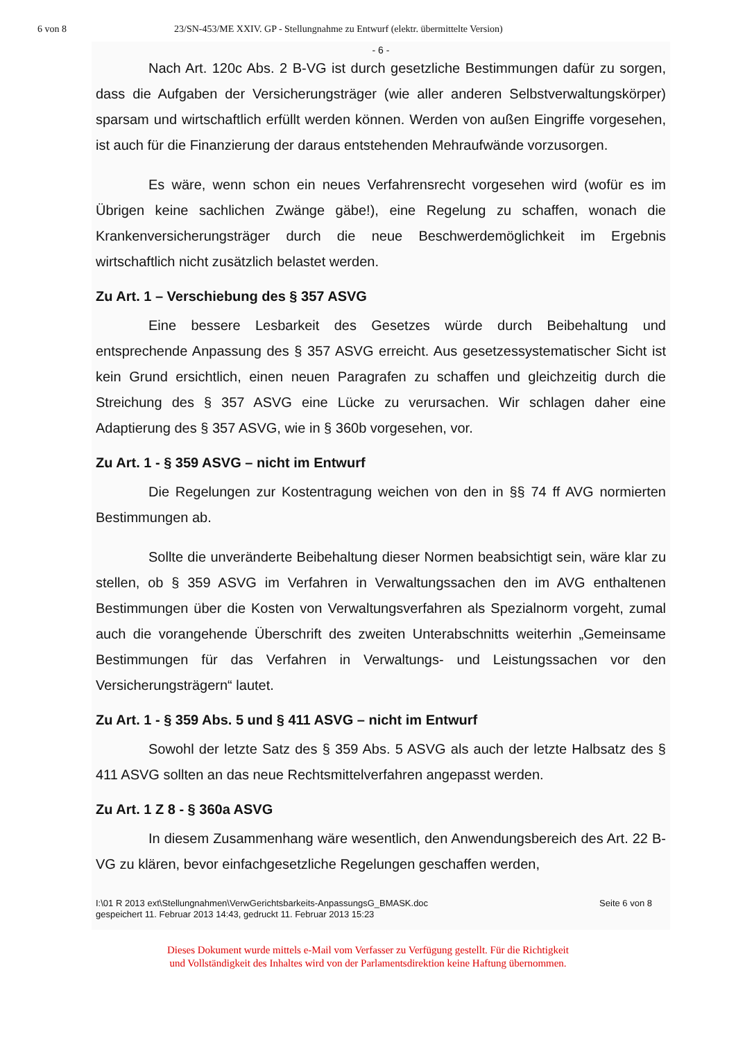6 von 8 23/SN-453/ME XXIV. GP - Stellungnahme zu Entwurf (elektr. übermittelte Version)
- 6 -
Nach Art. 120c Abs. 2 B-VG ist durch gesetzliche Bestimmungen dafür zu sorgen, dass die Aufgaben der Versicherungsträger (wie aller anderen Selbstverwaltungskörper) sparsam und wirtschaftlich erfüllt werden können. Werden von außen Eingriffe vorgesehen, ist auch für die Finanzierung der daraus entstehenden Mehraufwände vorzusorgen.
Es wäre, wenn schon ein neues Verfahrensrecht vorgesehen wird (wofür es im Übrigen keine sachlichen Zwänge gäbe!), eine Regelung zu schaffen, wonach die Krankenversicherungsträger durch die neue Beschwerdemöglichkeit im Ergebnis wirtschaftlich nicht zusätzlich belastet werden.
Zu Art. 1 – Verschiebung des § 357 ASVG
Eine bessere Lesbarkeit des Gesetzes würde durch Beibehaltung und entsprechende Anpassung des § 357 ASVG erreicht. Aus gesetzessystematischer Sicht ist kein Grund ersichtlich, einen neuen Paragrafen zu schaffen und gleichzeitig durch die Streichung des § 357 ASVG eine Lücke zu verursachen. Wir schlagen daher eine Adaptierung des § 357 ASVG, wie in § 360b vorgesehen, vor.
Zu Art. 1 - § 359 ASVG – nicht im Entwurf
Die Regelungen zur Kostentragung weichen von den in §§ 74 ff AVG normierten Bestimmungen ab.
Sollte die unveränderte Beibehaltung dieser Normen beabsichtigt sein, wäre klar zu stellen, ob § 359 ASVG im Verfahren in Verwaltungssachen den im AVG enthaltenen Bestimmungen über die Kosten von Verwaltungsverfahren als Spezialnorm vorgeht, zumal auch die vorangehende Überschrift des zweiten Unterabschnitts weiterhin „Gemeinsame Bestimmungen für das Verfahren in Verwaltungs- und Leistungssachen vor den Versicherungsträgern“ lautet.
Zu Art. 1 - § 359 Abs. 5 und § 411 ASVG – nicht im Entwurf
Sowohl der letzte Satz des § 359 Abs. 5 ASVG als auch der letzte Halbsatz des § 411 ASVG sollten an das neue Rechtsmittelverfahren angepasst werden.
Zu Art. 1 Z 8 - § 360a ASVG
In diesem Zusammenhang wäre wesentlich, den Anwendungsbereich des Art. 22 B-VG zu klären, bevor einfachgesetzliche Regelungen geschaffen werden,
I:\01 R 2013 ext\Stellungnahmen\VerwGerichtsbarkeits-AnpassungsG_BMASK.doc
gespeichert 11. Februar 2013 14:43, gedruckt 11. Februar 2013 15:23
Seite 6 von 8
Dieses Dokument wurde mittels e-Mail vom Verfasser zu Verfügung gestellt. Für die Richtigkeit
und Vollständigkeit des Inhaltes wird von der Parlamentsdirektion keine Haftung übernommen.